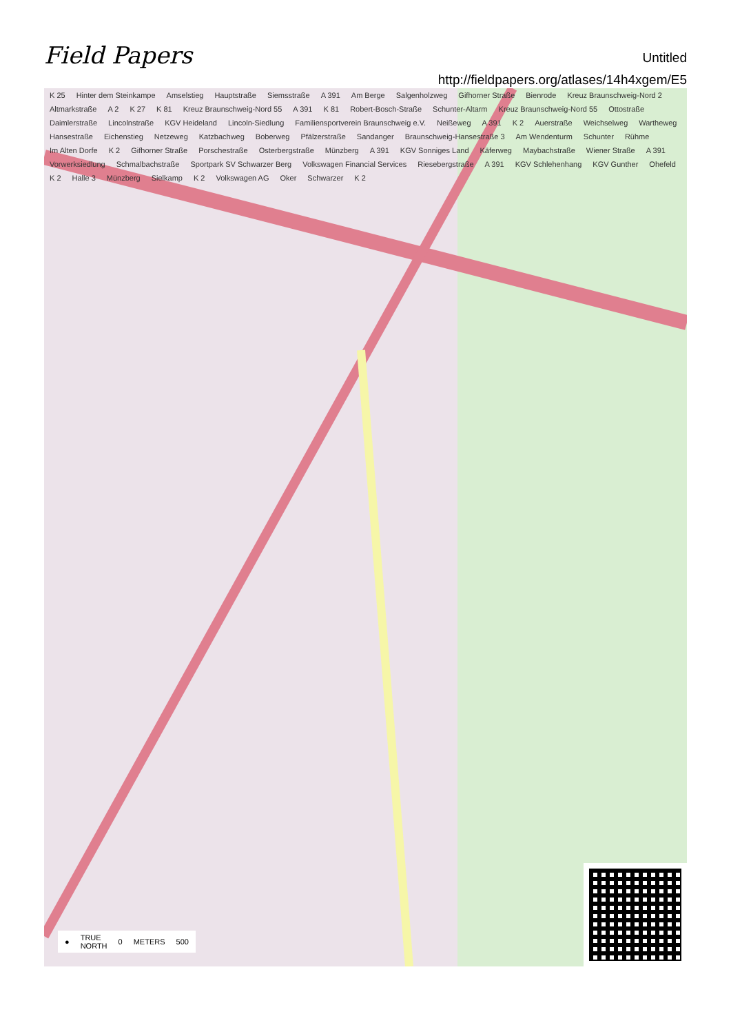Field Papers
Untitled
http://fieldpapers.org/atlases/14h4xgem/E5
K 25 Hinter dem Steinkampe Amselstieg Hauptstraße Siemsstraße A 391 Am Berge Salgenholzweg Gifhorner Straße Bienrode Kreuz Braunschweig-Nord 2 Altmarkstraße A 2 K 27 K 81 Kreuz Braunschweig-Nord 55 A 391 K 81 Robert-Bosch-Straße Schunter-Altarm Kreuz Braunschweig-Nord 55 Ottostraße Daimlerstraße Lincolnstraße KGV Heideland Lincoln-Siedlung Familiensportverein Braunschweig e.V. Neißeweg A 391 K 2 Auerstraße Weichselweg Wartheweg Hansestraße Eichenstieg Netzeweg Katzbachweg Boberweg Pfälzerstraße Sandanger Braunschweig-Hansestraße 3 Am Wendenturm Schunter Rühme Im Alten Dorfe K 2 Gifhorner Straße Porschestraße Osterbergstraße Münzberg A 391 KGV Sonniges Land Käferweg Maybachstraße Wiener Straße A 391 Vorwerksiedlung Schmalbachstraße Sportpark SV Schwarzer Berg Volkswagen Financial Services Riesebergstraße A 391 KGV Schlehenhang KGV Gunther Ohefeld K 2 Halle 3 Münzberg Sielkamp K 2 Volkswagen AG Oker Schwarzer K 2
● TRUE
NORTH 0 METERS 500